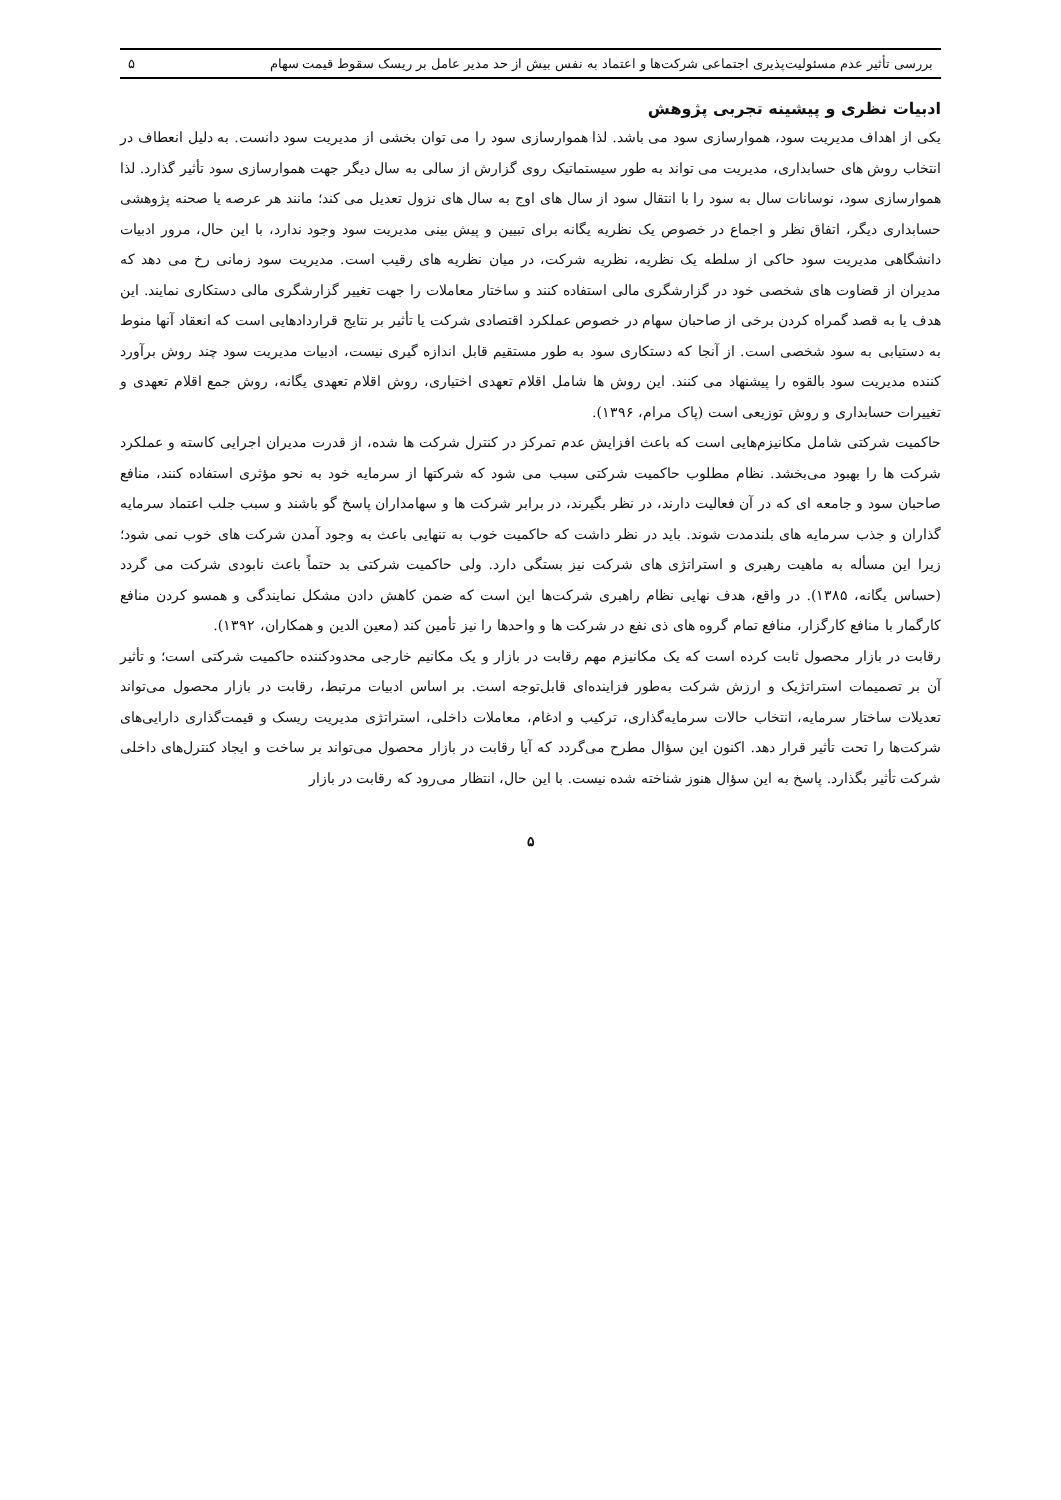بررسی تأثیر عدم مسئولیت‌پذیری اجتماعی شرکت‌ها و اعتماد به نفس بیش از حد مدیر عامل بر ریسک سقوط قیمت سهام ۵
ادبیات نظری و پیشینه تجربی پژوهش
یکی از اهداف مدیریت سود، هموارسازی سود می باشد. لذا هموارسازی سود را می توان بخشی از مدیریت سود دانست. به دلیل انعطاف در انتخاب روش های حسابداری، مدیریت می تواند به طور سیستماتیک روی گزارش از سالی به سال دیگر جهت هموارسازی سود تأثیر گذارد. لذا هموارسازی سود، نوسانات سال به سود را با انتقال سود از سال های اوج به سال های نزول تعدیل می کند؛ مانند هر عرصه یا صحنه پژوهشی حسابداری دیگر، اتفاق نظر و اجماع در خصوص یک نظریه یگانه برای تبیین و پیش بینی مدیریت سود وجود ندارد، با این حال، مرور ادبیات دانشگاهی مدیریت سود حاکی از سلطه یک نظریه، نظریه شرکت، در میان نظریه های رقیب است. مدیریت سود زمانی رخ می دهد که مدیران از قضاوت های شخصی خود در گزارشگری مالی استفاده کنند و ساختار معاملات را جهت تغییر گزارشگری مالی دستکاری نمایند. این هدف یا به قصد گمراه کردن برخی از صاحبان سهام در خصوص عملکرد اقتصادی شرکت یا تأثیر بر نتایج قراردادهایی است که انعقاد آنها منوط به دستیابی به سود شخصی است. از آنجا که دستکاری سود به طور مستقیم قابل اندازه گیری نیست، ادبیات مدیریت سود چند روش برآورد کننده مدیریت سود بالقوه را پیشنهاد می کنند. این روش ها شامل اقلام تعهدی اختیاری، روش اقلام تعهدی یگانه، روش جمع اقلام تعهدی و تغییرات حسابداری و روش توزیعی است (پاک مرام، ۱۳۹۶).
حاکمیت شرکتی شامل مکانیزم‌هایی است که باعث افزایش عدم تمرکز در کنترل شرکت ها شده، از قدرت مدیران اجرایی کاسته و عملکرد شرکت ها را بهبود می‌بخشد. نظام مطلوب حاکمیت شرکتی سبب می شود که شرکتها از سرمایه خود به نحو مؤثری استفاده کنند، منافع صاحبان سود و جامعه ای که در آن فعالیت دارند، در نظر بگیرند، در برابر شرکت ها و سهامداران پاسخ گو باشند و سبب جلب اعتماد سرمایه گذاران و جذب سرمایه های بلندمدت شوند. باید در نظر داشت که حاکمیت خوب به تنهایی باعث به وجود آمدن شرکت های خوب نمی شود؛ زیرا این مسأله به ماهیت رهبری و استراتژی های شرکت نیز بستگی دارد. ولی حاکمیت شرکتی بد حتماً باعث نابودی شرکت می گردد (حساس یگانه، ۱۳۸۵). در واقع، هدف نهایی نظام راهبری شرکت‌ها این است که ضمن کاهش دادن مشکل نمایندگی و همسو کردن منافع کارگمار با منافع کارگزار، منافع تمام گروه های ذی نفع در شرکت ها و واحدها را نیز تأمین کند (معین الدین و همکاران، ۱۳۹۲).
رقابت در بازار محصول ثابت کرده است که یک مکانیزم مهم رقابت در بازار و یک مکانیم خارجی محدودکننده حاکمیت شرکتی است؛ و تأثیر آن بر تصمیمات استراتژیک و ارزش شرکت به‌طور فزاینده‌ای قابل‌توجه است. بر اساس ادبیات مرتبط، رقابت در بازار محصول می‌تواند تعدیلات ساختار سرمایه، انتخاب حالات سرمایه‌گذاری، ترکیب و ادغام، معاملات داخلی، استراتژی مدیریت ریسک و قیمت‌گذاری دارایی‌های شرکت‌ها را تحت تأثیر قرار دهد. اکنون این سؤال مطرح می‌گردد که آیا رقابت در بازار محصول می‌تواند بر ساخت و ایجاد کنترل‌های داخلی شرکت تأثیر بگذارد. پاسخ به این سؤال هنوز شناخته شده نیست. با این حال، انتظار می‌رود که رقابت در بازار
۵